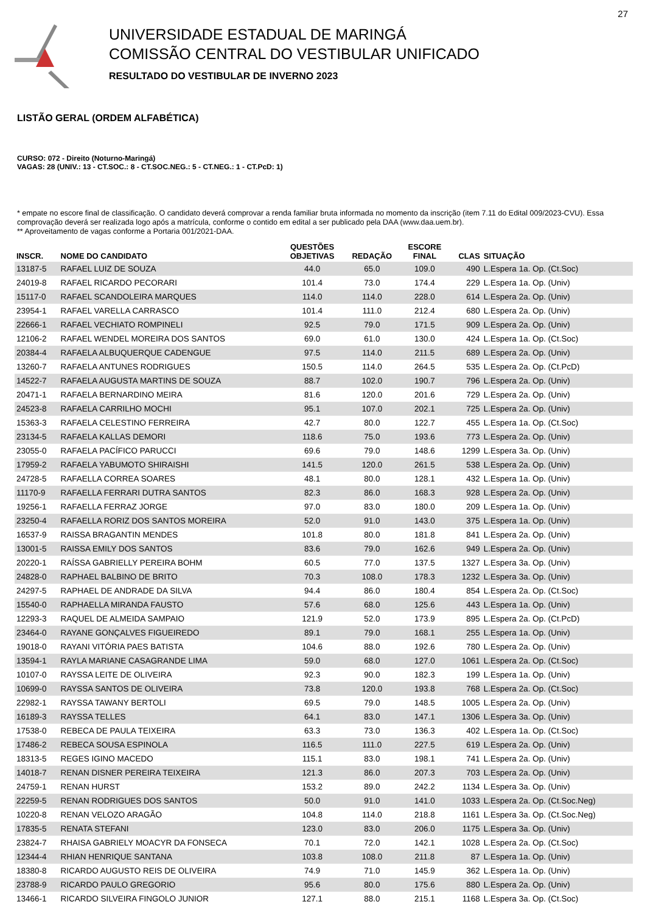27
UNIVERSIDADE ESTADUAL DE MARINGÁ
COMISSÃO CENTRAL DO VESTIBULAR UNIFICADO
RESULTADO DO VESTIBULAR DE INVERNO 2023
LISTÃO GERAL (ORDEM ALFABÉTICA)
CURSO: 072 - Direito (Noturno-Maringá)
VAGAS: 28 (UNIV.: 13 - CT.SOC.: 8 - CT.SOC.NEG.: 5 - CT.NEG.: 1 - CT.PcD: 1)
* empate no escore final de classificação. O candidato deverá comprovar a renda familiar bruta informada no momento da inscrição (item 7.11 do Edital 009/2023-CVU). Essa comprovação deverá ser realizada logo após a matrícula, conforme o contido em edital a ser publicado pela DAA (www.daa.uem.br).
** Aproveitamento de vagas conforme a Portaria 001/2021-DAA.
| INSCR. | NOME DO CANDIDATO | QUESTÕES OBJETIVAS | REDAÇÃO | ESCORE FINAL | CLAS | SITUAÇÃO |
| --- | --- | --- | --- | --- | --- | --- |
| 13187-5 | RAFAEL LUIZ DE SOUZA | 44.0 | 65.0 | 109.0 | 490 | L.Espera 1a. Op. (Ct.Soc) |
| 24019-8 | RAFAEL RICARDO PECORARI | 101.4 | 73.0 | 174.4 | 229 | L.Espera 1a. Op. (Univ) |
| 15117-0 | RAFAEL SCANDOLEIRA MARQUES | 114.0 | 114.0 | 228.0 | 614 | L.Espera 2a. Op. (Univ) |
| 23954-1 | RAFAEL VARELLA CARRASCO | 101.4 | 111.0 | 212.4 | 680 | L.Espera 2a. Op. (Univ) |
| 22666-1 | RAFAEL VECHIATO ROMPINELI | 92.5 | 79.0 | 171.5 | 909 | L.Espera 2a. Op. (Univ) |
| 12106-2 | RAFAEL WENDEL MOREIRA DOS SANTOS | 69.0 | 61.0 | 130.0 | 424 | L.Espera 1a. Op. (Ct.Soc) |
| 20384-4 | RAFAELA ALBUQUERQUE CADENGUE | 97.5 | 114.0 | 211.5 | 689 | L.Espera 2a. Op. (Univ) |
| 13260-7 | RAFAELA ANTUNES RODRIGUES | 150.5 | 114.0 | 264.5 | 535 | L.Espera 2a. Op. (Ct.PcD) |
| 14522-7 | RAFAELA AUGUSTA MARTINS DE SOUZA | 88.7 | 102.0 | 190.7 | 796 | L.Espera 2a. Op. (Univ) |
| 20471-1 | RAFAELA BERNARDINO MEIRA | 81.6 | 120.0 | 201.6 | 729 | L.Espera 2a. Op. (Univ) |
| 24523-8 | RAFAELA CARRILHO MOCHI | 95.1 | 107.0 | 202.1 | 725 | L.Espera 2a. Op. (Univ) |
| 15363-3 | RAFAELA CELESTINO FERREIRA | 42.7 | 80.0 | 122.7 | 455 | L.Espera 1a. Op. (Ct.Soc) |
| 23134-5 | RAFAELA KALLAS DEMORI | 118.6 | 75.0 | 193.6 | 773 | L.Espera 2a. Op. (Univ) |
| 23055-0 | RAFAELA PACÍFICO PARUCCI | 69.6 | 79.0 | 148.6 | 1299 | L.Espera 3a. Op. (Univ) |
| 17959-2 | RAFAELA YABUMOTO SHIRAISHI | 141.5 | 120.0 | 261.5 | 538 | L.Espera 2a. Op. (Univ) |
| 24728-5 | RAFAELLA CORREA SOARES | 48.1 | 80.0 | 128.1 | 432 | L.Espera 1a. Op. (Univ) |
| 11170-9 | RAFAELLA FERRARI DUTRA SANTOS | 82.3 | 86.0 | 168.3 | 928 | L.Espera 2a. Op. (Univ) |
| 19256-1 | RAFAELLA FERRAZ JORGE | 97.0 | 83.0 | 180.0 | 209 | L.Espera 1a. Op. (Univ) |
| 23250-4 | RAFAELLA RORIZ DOS SANTOS MOREIRA | 52.0 | 91.0 | 143.0 | 375 | L.Espera 1a. Op. (Univ) |
| 16537-9 | RAISSA BRAGANTIN MENDES | 101.8 | 80.0 | 181.8 | 841 | L.Espera 2a. Op. (Univ) |
| 13001-5 | RAISSA EMILY DOS SANTOS | 83.6 | 79.0 | 162.6 | 949 | L.Espera 2a. Op. (Univ) |
| 20220-1 | RAÍSSA GABRIELLY PEREIRA BOHM | 60.5 | 77.0 | 137.5 | 1327 | L.Espera 3a. Op. (Univ) |
| 24828-0 | RAPHAEL BALBINO DE BRITO | 70.3 | 108.0 | 178.3 | 1232 | L.Espera 3a. Op. (Univ) |
| 24297-5 | RAPHAEL DE ANDRADE DA SILVA | 94.4 | 86.0 | 180.4 | 854 | L.Espera 2a. Op. (Ct.Soc) |
| 15540-0 | RAPHAELLA MIRANDA FAUSTO | 57.6 | 68.0 | 125.6 | 443 | L.Espera 1a. Op. (Univ) |
| 12293-3 | RAQUEL DE ALMEIDA SAMPAIO | 121.9 | 52.0 | 173.9 | 895 | L.Espera 2a. Op. (Ct.PcD) |
| 23464-0 | RAYANE GONÇALVES FIGUEIREDO | 89.1 | 79.0 | 168.1 | 255 | L.Espera 1a. Op. (Univ) |
| 19018-0 | RAYANI VITÓRIA PAES BATISTA | 104.6 | 88.0 | 192.6 | 780 | L.Espera 2a. Op. (Univ) |
| 13594-1 | RAYLA MARIANE CASAGRANDE LIMA | 59.0 | 68.0 | 127.0 | 1061 | L.Espera 2a. Op. (Ct.Soc) |
| 10107-0 | RAYSSA LEITE DE OLIVEIRA | 92.3 | 90.0 | 182.3 | 199 | L.Espera 1a. Op. (Univ) |
| 10699-0 | RAYSSA SANTOS DE OLIVEIRA | 73.8 | 120.0 | 193.8 | 768 | L.Espera 2a. Op. (Ct.Soc) |
| 22982-1 | RAYSSA TAWANY BERTOLI | 69.5 | 79.0 | 148.5 | 1005 | L.Espera 2a. Op. (Univ) |
| 16189-3 | RAYSSA TELLES | 64.1 | 83.0 | 147.1 | 1306 | L.Espera 3a. Op. (Univ) |
| 17538-0 | REBECA DE PAULA TEIXEIRA | 63.3 | 73.0 | 136.3 | 402 | L.Espera 1a. Op. (Ct.Soc) |
| 17486-2 | REBECA SOUSA ESPINOLA | 116.5 | 111.0 | 227.5 | 619 | L.Espera 2a. Op. (Univ) |
| 18313-5 | REGES IGINO MACEDO | 115.1 | 83.0 | 198.1 | 741 | L.Espera 2a. Op. (Univ) |
| 14018-7 | RENAN DISNER PEREIRA TEIXEIRA | 121.3 | 86.0 | 207.3 | 703 | L.Espera 2a. Op. (Univ) |
| 24759-1 | RENAN HURST | 153.2 | 89.0 | 242.2 | 1134 | L.Espera 3a. Op. (Univ) |
| 22259-5 | RENAN RODRIGUES DOS SANTOS | 50.0 | 91.0 | 141.0 | 1033 | L.Espera 2a. Op. (Ct.Soc.Neg) |
| 10220-8 | RENAN VELOZO ARAGÃO | 104.8 | 114.0 | 218.8 | 1161 | L.Espera 3a. Op. (Ct.Soc.Neg) |
| 17835-5 | RENATA STEFANI | 123.0 | 83.0 | 206.0 | 1175 | L.Espera 3a. Op. (Univ) |
| 23824-7 | RHAISA GABRIELY MOACYR DA FONSECA | 70.1 | 72.0 | 142.1 | 1028 | L.Espera 2a. Op. (Ct.Soc) |
| 12344-4 | RHIAN HENRIQUE SANTANA | 103.8 | 108.0 | 211.8 | 87 | L.Espera 1a. Op. (Univ) |
| 18380-8 | RICARDO AUGUSTO REIS DE OLIVEIRA | 74.9 | 71.0 | 145.9 | 362 | L.Espera 1a. Op. (Univ) |
| 23788-9 | RICARDO PAULO GREGORIO | 95.6 | 80.0 | 175.6 | 880 | L.Espera 2a. Op. (Univ) |
| 13466-1 | RICARDO SILVEIRA FINGOLO JUNIOR | 127.1 | 88.0 | 215.1 | 1168 | L.Espera 3a. Op. (Ct.Soc) |